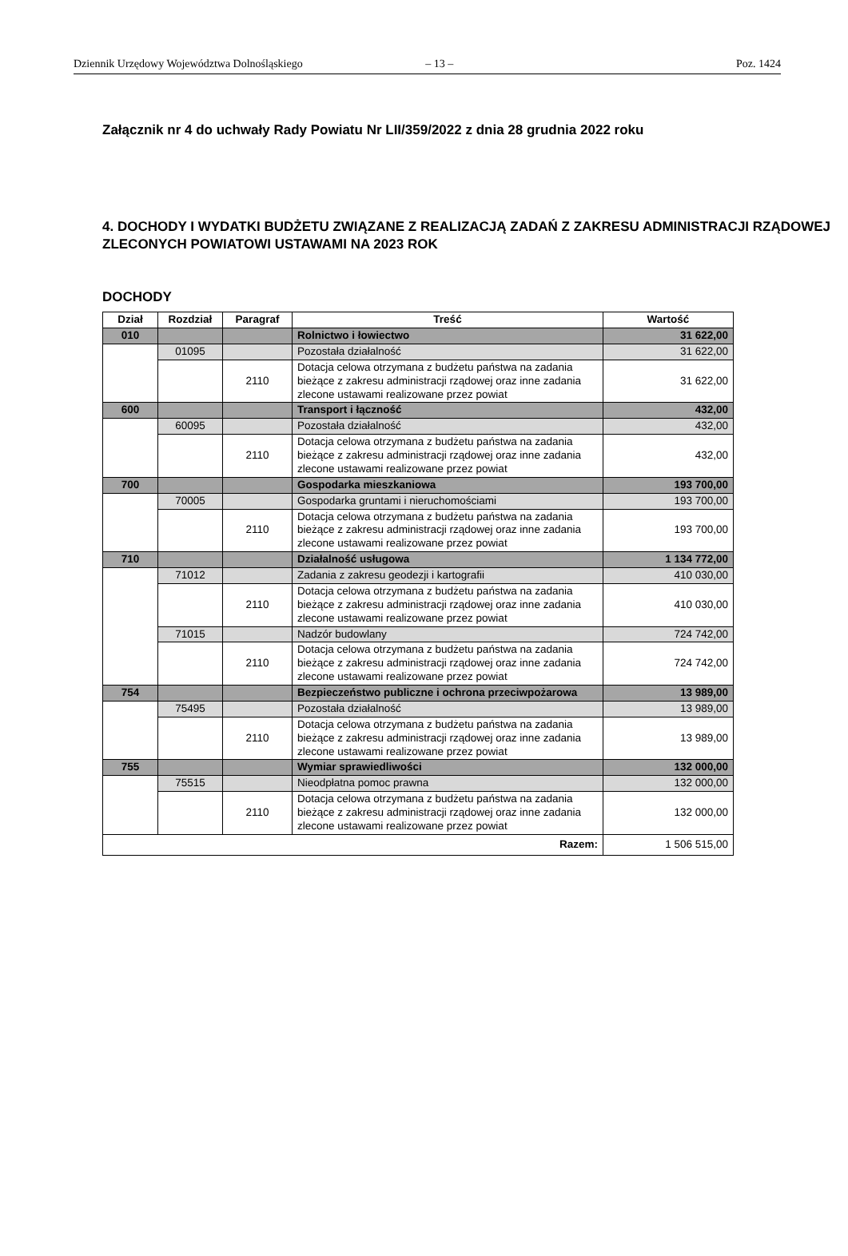Dziennik Urzędowy Województwa Dolnośląskiego – 13 – Poz. 1424
Załącznik nr 4 do uchwały Rady Powiatu Nr LII/359/2022 z dnia 28 grudnia 2022 roku
4. DOCHODY I WYDATKI BUDŻETU ZWIĄZANE Z REALIZACJĄ ZADAŃ Z ZAKRESU ADMINISTRACJI RZĄDOWEJ ZLECONYCH POWIATOWI USTAWAMI NA 2023 ROK
DOCHODY
| Dział | Rozdział | Paragraf | Treść | Wartość |
| --- | --- | --- | --- | --- |
| 010 | | | Rolnictwo i łowiectwo | 31 622,00 |
| | 01095 | | Pozostała działalność | 31 622,00 |
| | | 2110 | Dotacja celowa otrzymana z budżetu państwa na zadania bieżące z zakresu administracji rządowej oraz inne zadania zlecone ustawami realizowane przez powiat | 31 622,00 |
| 600 | | | Transport i łączność | 432,00 |
| | 60095 | | Pozostała działalność | 432,00 |
| | | 2110 | Dotacja celowa otrzymana z budżetu państwa na zadania bieżące z zakresu administracji rządowej oraz inne zadania zlecone ustawami realizowane przez powiat | 432,00 |
| 700 | | | Gospodarka mieszkaniowa | 193 700,00 |
| | 70005 | | Gospodarka gruntami i nieruchomościami | 193 700,00 |
| | | 2110 | Dotacja celowa otrzymana z budżetu państwa na zadania bieżące z zakresu administracji rządowej oraz inne zadania zlecone ustawami realizowane przez powiat | 193 700,00 |
| 710 | | | Działalność usługowa | 1 134 772,00 |
| | 71012 | | Zadania z zakresu geodezji i kartografii | 410 030,00 |
| | | 2110 | Dotacja celowa otrzymana z budżetu państwa na zadania bieżące z zakresu administracji rządowej oraz inne zadania zlecone ustawami realizowane przez powiat | 410 030,00 |
| | 71015 | | Nadzór budowlany | 724 742,00 |
| | | 2110 | Dotacja celowa otrzymana z budżetu państwa na zadania bieżące z zakresu administracji rządowej oraz inne zadania zlecone ustawami realizowane przez powiat | 724 742,00 |
| 754 | | | Bezpieczeństwo publiczne i ochrona przeciwpożarowa | 13 989,00 |
| | 75495 | | Pozostała działalność | 13 989,00 |
| | | 2110 | Dotacja celowa otrzymana z budżetu państwa na zadania bieżące z zakresu administracji rządowej oraz inne zadania zlecone ustawami realizowane przez powiat | 13 989,00 |
| 755 | | | Wymiar sprawiedliwości | 132 000,00 |
| | 75515 | | Nieodpłatna pomoc prawna | 132 000,00 |
| | | 2110 | Dotacja celowa otrzymana z budżetu państwa na zadania bieżące z zakresu administracji rządowej oraz inne zadania zlecone ustawami realizowane przez powiat | 132 000,00 |
| Razem: | | | | 1 506 515,00 |